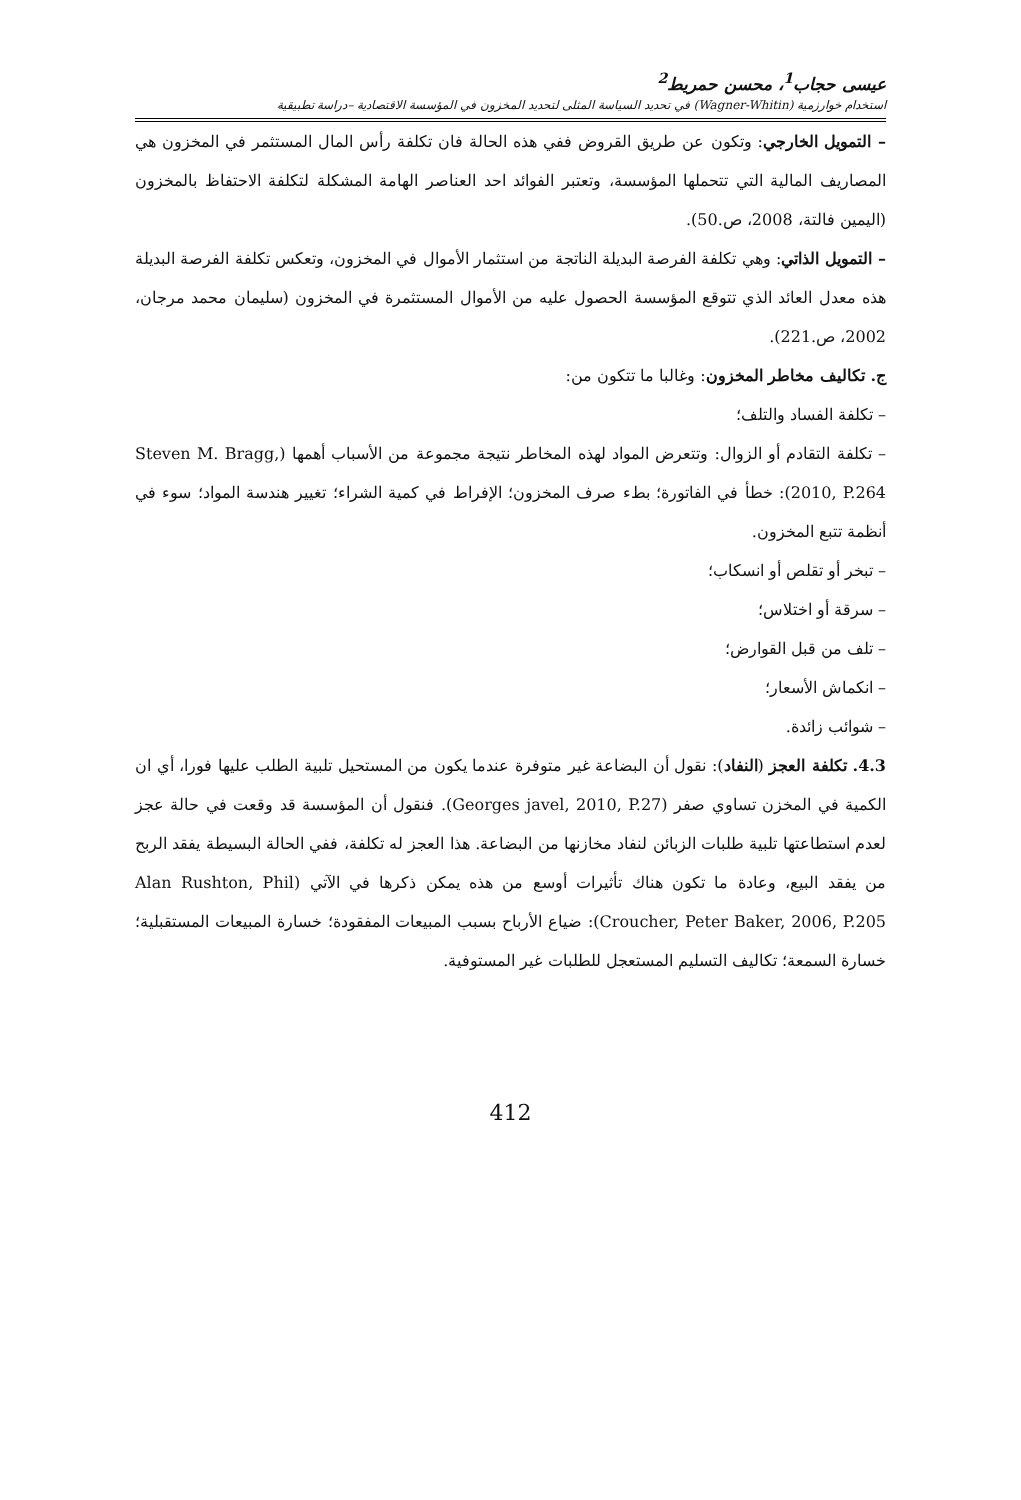عيسى حجاب<sup>1</sup>، محسن حمريط<sup>2</sup>
استخدام خوارزمية (Wagner-Whitin) في تحديد السياسة المثلى لتحديد المخزون في المؤسسة الاقتصادية –دراسة تطبيقية
– التمويل الخارجي: وتكون عن طريق القروض ففي هذه الحالة فان تكلفة رأس المال المستثمر في المخزون هي المصاريف المالية التي تتحملها المؤسسة، وتعتبر الفوائد احد العناصر الهامة المشكلة لتكلفة الاحتفاظ بالمخزون (اليمين فالتة، 2008، ص.50).
– التمويل الذاتي: وهي تكلفة الفرصة البديلة الناتجة من استثمار الأموال في المخزون، وتعكس تكلفة الفرصة البديلة هذه معدل العائد الذي تتوقع المؤسسة الحصول عليه من الأموال المستثمرة في المخزون (سليمان محمد مرجان، 2002، ص.221).
ج. تكاليف مخاطر المخزون: وغالبا ما تتكون من:
– تكلفة الفساد والتلف؛
– تكلفة التقادم أو الزوال: وتتعرض المواد لهذه المخاطر نتيجة مجموعة من الأسباب أهمها (Steven M. Bragg, 2010, P.264): خطأ في الفاتورة؛ بطء صرف المخزون؛ الإفراط في كمية الشراء؛ تغيير هندسة المواد؛ سوء في أنظمة تتبع المخزون.
– تبخر أو تقلص أو انسكاب؛
– سرقة أو اختلاس؛
– تلف من قبل القوارض؛
– انكماش الأسعار؛
– شوائب زائدة.
4.3. تكلفة العجز (النفاد): نقول أن البضاعة غير متوفرة عندما يكون من المستحيل تلبية الطلب عليها فورا، أي ان الكمية في المخزن تساوي صفر (Georges javel, 2010, P.27). فنقول أن المؤسسة قد وقعت في حالة عجز لعدم استطاعتها تلبية طلبات الزبائن لنفاد مخازنها من البضاعة. هذا العجز له تكلفة، ففي الحالة البسيطة يفقد الربح من يفقد البيع، وعادة ما تكون هناك تأثيرات أوسع من هذه يمكن ذكرها في الآتي (Alan Rushton, Phil Croucher, Peter Baker, 2006, P.205): ضياع الأرباح بسبب المبيعات المفقودة؛ خسارة المبيعات المستقبلية؛ خسارة السمعة؛ تكاليف التسليم المستعجل للطلبات غير المستوفية.
412